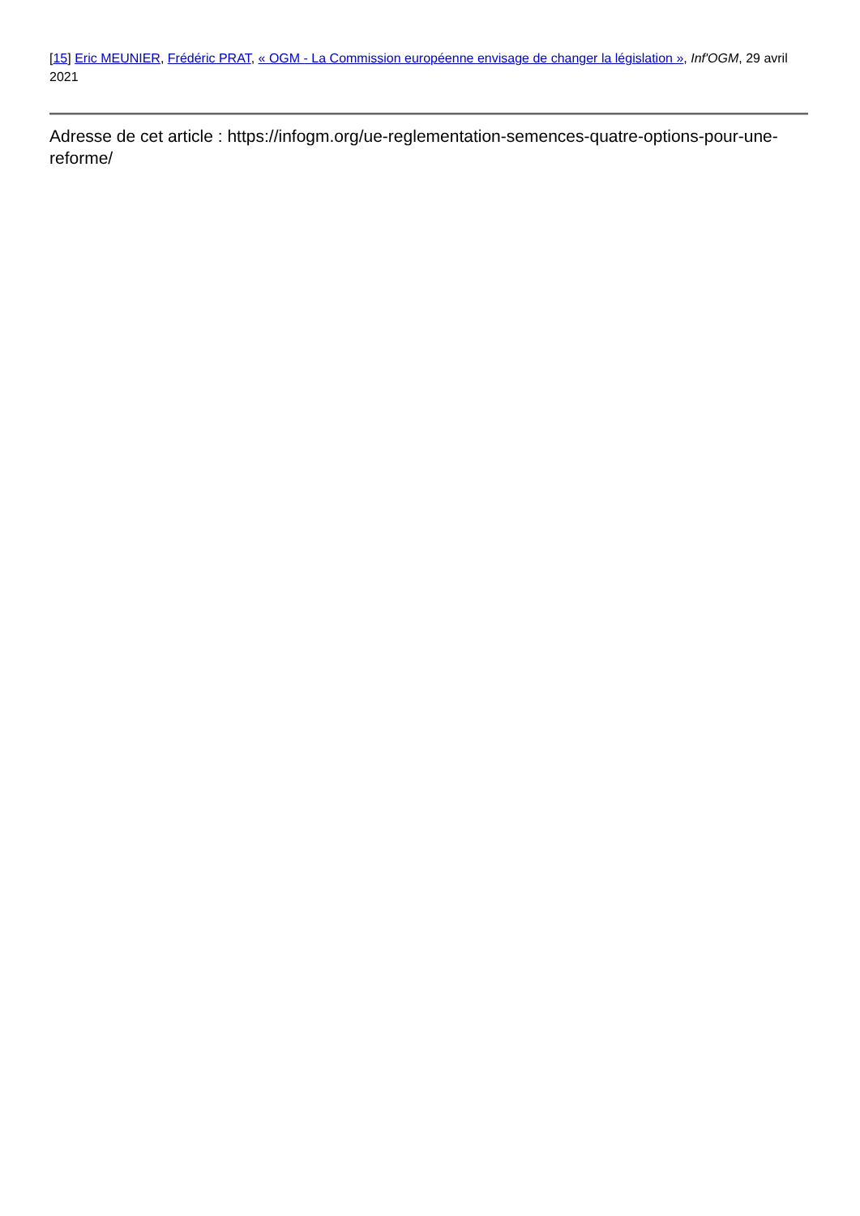[15] Eric MEUNIER, Frédéric PRAT, « OGM - La Commission européenne envisage de changer la législation », Inf'OGM, 29 avril 2021
Adresse de cet article : https://infogm.org/ue-reglementation-semences-quatre-options-pour-une-reforme/